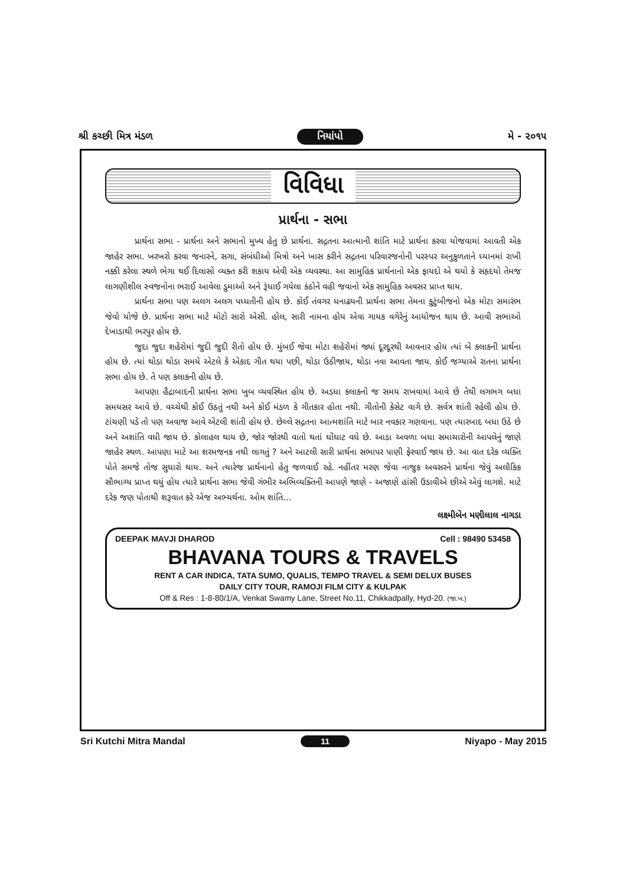શ્રી કચ્છી મિત્ર મંડળ નિયાંપો મે - ૨૦૧૫
વિવિધા
પ્રાર્થના - સભા
પ્રાર્થના સભા - પ્રાર્થના અને સભાનો મુખ્ય હેતુ છે પ્રાર્થના. સદ્ગતના આત્માની શાંતિ માટે પ્રાર્થના કરવા યોજવામાં આવતી એક જાહેર સભા. ખરખરો કરવા જનારને, સગા, સંબંધીઓ મિત્રો અને ખાસ કરીને સદ્ગતના પરિવારજનોની પરસ્પર અનુકુળતાને ધ્યાનમાં રાખી નક્કી કરેલા સ્થળે ભેગા થઈ દિલાસો વ્યક્ત કરી શકાય એવી એક વ્યવસ્થા. આ સામુહિક પ્રાર્થનાનો એક ફાયદો એ થયો કે સહૃદયો તેમજ લાગણીશીલ સ્વજનોના ભરાઈ આવેલા ડુમાઓ અને રૂંધાઈ ગયેલા કંઠોને વહી જવાનો એક સામુહિક અવસર પ્રાપ્ત થાય.
પ્રાર્થના સભા પણ અલગ અલગ પધ્ધતીની હોય છે. કોઈ તંવગર ધનાઢયની પ્રાર્થના સભા તેમના કુટુંબીજનો એક મોટા સમારંભ જેવો યોજે છે. પ્રાર્થના સભા માટે મોટો સારો એસી. હોલ, સારી નામના હોય એવા ગાયક વગેરેનું આયોજન થાય છે. આવી સભાઓ દેખાડાથી ભરપુર હોય છે.
જુદા જુદા શહેરોમાં જુદી જુદી રીતો હોય છે. મુંબઈ જેવા મોટા શહેરોમાં જ્યાં દૂરદૂરથી આવનાર હોય ત્યાં બે કલાકની પ્રાર્થના હોય છે. ત્યાં થોડા થોડા સમયે એટલે કે એકાદ ગીત થયા પછી, થોડા ઉઠીજાય, થોડા નવા આવતા જાય. કોઈ જગ્યાએ રાતના પ્રાર્થના સભા હોય છે. તે પણ કલાકની હોય છે.
આપણા હૈદ્રાબાદની પ્રાર્થના સભા ખુબ વ્યવસ્થિત હોય છે. અડધા કલાકનો જ સમય રાખવામાં આવે છે તેથી લગભગ બધા સમયસર આવે છે. વચ્ચેથી કોઈ ઉઠતું નથી અને કોઈ મંડળ કે ગીતકાર હોતા નથી. ગીતોની કેસેટ વાગે છે. સર્વત્ર શાંતી રહેલી હોય છે. ટાંચણી પડે તો પણ અવાજ આવે એટલી શાંતી હોય છે. છેલ્લે સદ્ગતના આત્મશાંતિ માટે બાર નવકાર ગણવાના. પણ ત્યારબાદ બધા ઉઠે છે અને અશાંતિ વધી જાય છે. કોલાહલ થાય છે, જોર જોરથી વાતો થતાં ઘોંઘાટ વધે છે. આડા અવળા બધા સમાચારોની આપલેનું જાણે જાહેર સ્થળ. આપણા માટે આ શરમજનક નથી લાગતું ? અને આટલી સારી પ્રાર્થના સભાપર પાણી ફેરવાઈ જાય છે. આ વાત દરેક વ્યક્તિ પોતે સમજે તોજ સુધારો થાય. અને ત્યારેજ પ્રાર્થનાનો હેતુ જળવાઈ રહે. નહીંતર મરણ જેવા નાજુક અવસરને પ્રાર્થના જેવું અલૌકિક સૌભાગ્ય પ્રાપ્ત થયું હોય ત્યારે પ્રાર્થના સભા જેવી ગંભીર અભિવ્યક્તિની આપણે જાણે - અજાણે હાંસી ઉડાવીએ છીએ એવું લાગશે. માટે દરેક જણ પોતાથી શરૂવાત કરે એજ અભ્યર્થના. ઓમ શાંતિ...
લક્ષ્મીબેન મણીલાલ નાગડા
DEEPAK MAVJI DHAROD Cell : 98490 53458
BHAVANA TOURS & TRAVELS
RENT A CAR INDICA, TATA SUMO, QUALIS, TEMPO TRAVEL & SEMI DELUX BUSES
DAILY CITY TOUR, RAMOJI FILM CITY & KULPAK
Off & Res : 1-8-80/1/A, Venkat Swamy Lane, Street No.11, Chikkadpally, Hyd-20. (જા.ખ.)
Sri Kutchi Mitra Mandal 11 Niyapo - May 2015